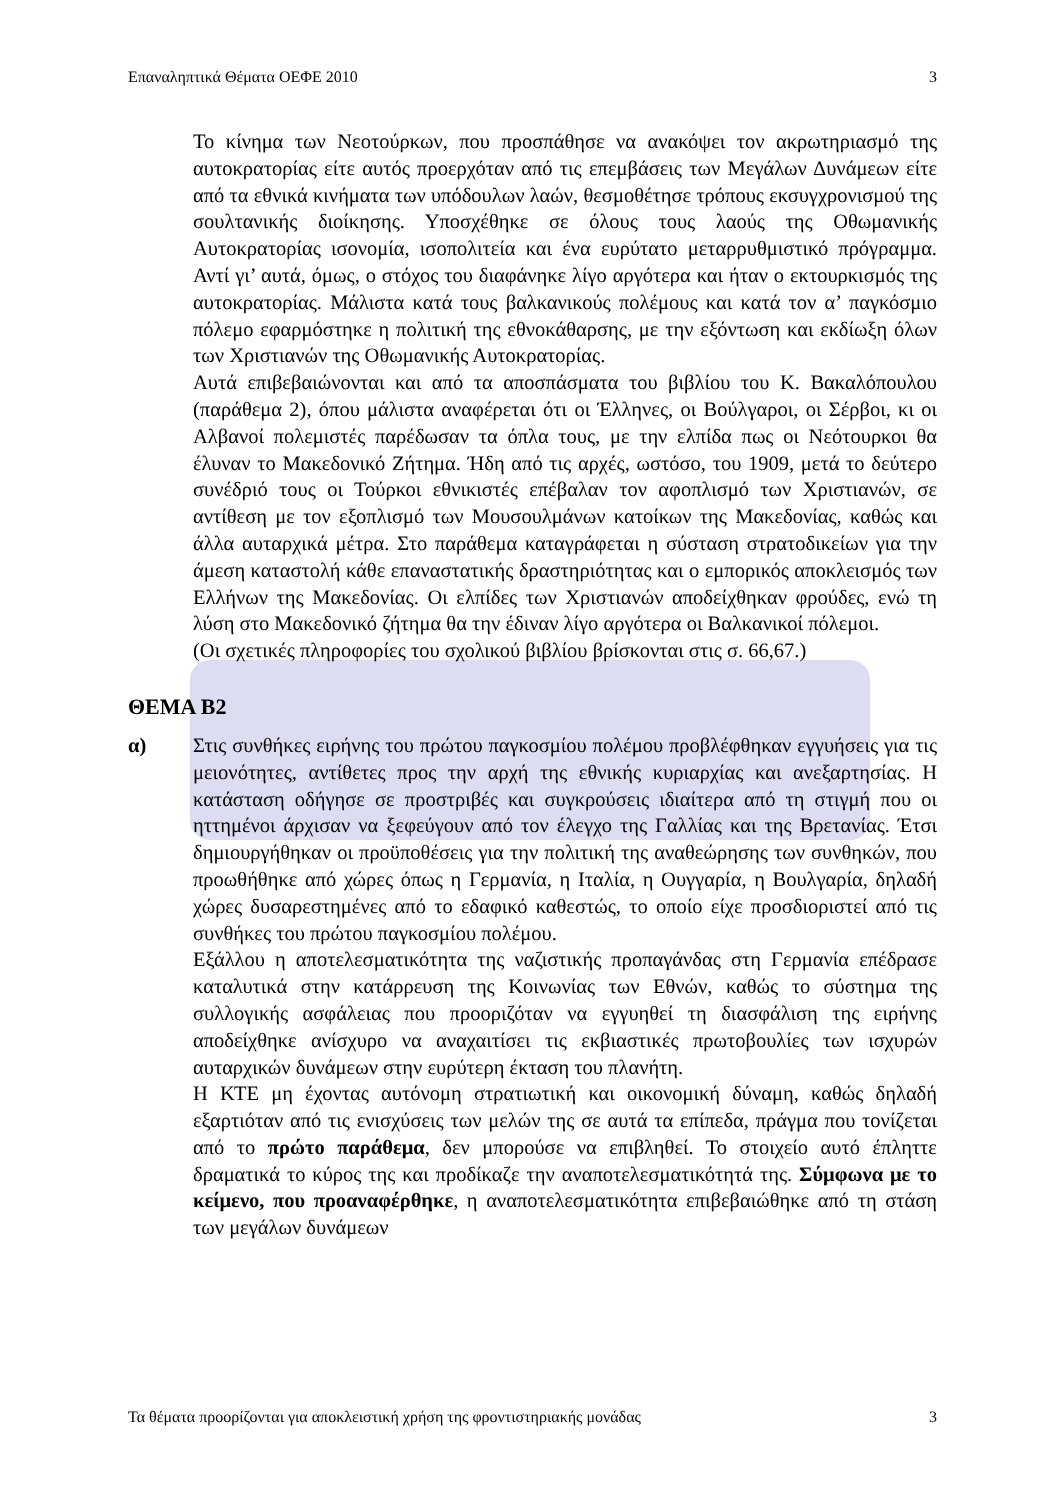Επαναληπτικά Θέματα ΟΕΦΕ 2010 3
Το κίνημα των Νεοτούρκων, που προσπάθησε να ανακόψει τον ακρωτηριασμό της αυτοκρατορίας είτε αυτός προερχόταν από τις επεμβάσεις των Μεγάλων Δυνάμεων είτε από τα εθνικά κινήματα των υπόδουλων λαών, θεσμοθέτησε τρόπους εκσυγχρονισμού της σουλτανικής διοίκησης. Υποσχέθηκε σε όλους τους λαούς της Οθωμανικής Αυτοκρατορίας ισονομία, ισοπολιτεία και ένα ευρύτατο μεταρρυθμιστικό πρόγραμμα. Αντί γι’ αυτά, όμως, ο στόχος του διαφάνηκε λίγο αργότερα και ήταν ο εκτουρκισμός της αυτοκρατορίας. Μάλιστα κατά τους βαλκανικούς πολέμους και κατά τον α’ παγκόσμιο πόλεμο εφαρμόστηκε η πολιτική της εθνοκάθαρσης, με την εξόντωση και εκδίωξη όλων των Χριστιανών της Οθωμανικής Αυτοκρατορίας.
Αυτά επιβεβαιώνονται και από τα αποσπάσματα του βιβλίου του Κ. Βακαλόπουλου (παράθεμα 2), όπου μάλιστα αναφέρεται ότι οι Έλληνες, οι Βούλγαροι, οι Σέρβοι, κι οι Αλβανοί πολεμιστές παρέδωσαν τα όπλα τους, με την ελπίδα πως οι Νεότουρκοι θα έλυναν το Μακεδονικό Ζήτημα. Ήδη από τις αρχές, ωστόσο, του 1909, μετά το δεύτερο συνέδριό τους οι Τούρκοι εθνικιστές επέβαλαν τον αφοπλισμό των Χριστιανών, σε αντίθεση με τον εξοπλισμό των Μουσουλμάνων κατοίκων της Μακεδονίας, καθώς και άλλα αυταρχικά μέτρα. Στο παράθεμα καταγράφεται η σύσταση στρατοδικείων για την άμεση καταστολή κάθε επαναστατικής δραστηριότητας και ο εμπορικός αποκλεισμός των Ελλήνων της Μακεδονίας. Οι ελπίδες των Χριστιανών αποδείχθηκαν φρούδες, ενώ τη λύση στο Μακεδονικό ζήτημα θα την έδιναν λίγο αργότερα οι Βαλκανικοί πόλεμοι.
(Οι σχετικές πληροφορίες του σχολικού βιβλίου βρίσκονται στις σ. 66,67.)
ΘΕΜΑ Β2
α) Στις συνθήκες ειρήνης του πρώτου παγκοσμίου πολέμου προβλέφθηκαν εγγυήσεις για τις μειονότητες, αντίθετες προς την αρχή της εθνικής κυριαρχίας και ανεξαρτησίας. Η κατάσταση οδήγησε σε προστριβές και συγκρούσεις ιδιαίτερα από τη στιγμή που οι ηττημένοι άρχισαν να ξεφεύγουν από τον έλεγχο της Γαλλίας και της Βρετανίας. Έτσι δημιουργήθηκαν οι προϋποθέσεις για την πολιτική της αναθεώρησης των συνθηκών, που προωθήθηκε από χώρες όπως η Γερμανία, η Ιταλία, η Ουγγαρία, η Βουλγαρία, δηλαδή χώρες δυσαρεστημένες από το εδαφικό καθεστώς, το οποίο είχε προσδιοριστεί από τις συνθήκες του πρώτου παγκοσμίου πολέμου.
Εξάλλου η αποτελεσματικότητα της ναζιστικής προπαγάνδας στη Γερμανία επέδρασε καταλυτικά στην κατάρρευση της Κοινωνίας των Εθνών, καθώς το σύστημα της συλλογικής ασφάλειας που προοριζόταν να εγγυηθεί τη διασφάλιση της ειρήνης αποδείχθηκε ανίσχυρο να αναχαιτίσει τις εκβιαστικές πρωτοβουλίες των ισχυρών αυταρχικών δυνάμεων στην ευρύτερη έκταση του πλανήτη.
Η ΚΤΕ μη έχοντας αυτόνομη στρατιωτική και οικονομική δύναμη, καθώς δηλαδή εξαρτιόταν από τις ενισχύσεις των μελών της σε αυτά τα επίπεδα, πράγμα που τονίζεται από το πρώτο παράθεμα, δεν μπορούσε να επιβληθεί. Το στοιχείο αυτό έπληττε δραματικά το κύρος της και προδίκαζε την αναποτελεσματικότητά της. Σύμφωνα με το κείμενο, που προαναφέρθηκε, η αναποτελεσματικότητα επιβεβαιώθηκε από τη στάση των μεγάλων δυνάμεων
Τα θέματα προορίζονται για αποκλειστική χρήση της φροντιστηριακής μονάδας 3